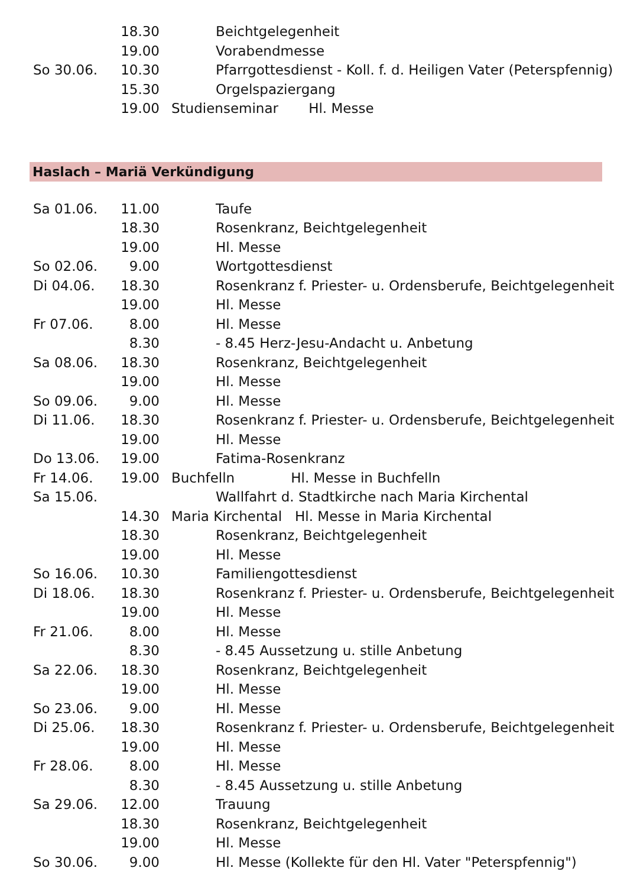| | 18.30 | Beichtgelegenheit |
| | 19.00 | Vorabendmesse |
| So 30.06. | 10.30 | Pfarrgottesdienst - Koll. f. d. Heiligen Vater (Peterspfennig) |
| | 15.30 | Orgelspaziergang |
| | 19.00 | Studienseminar Hl. Messe |
Haslach – Mariä Verkündigung
| Sa 01.06. | 11.00 | Taufe |
| | 18.30 | Rosenkranz, Beichtgelegenheit |
| | 19.00 | Hl. Messe |
| So 02.06. | 9.00 | Wortgottesdienst |
| Di 04.06. | 18.30 | Rosenkranz f. Priester- u. Ordensberufe, Beichtgelegenheit |
| | 19.00 | Hl. Messe |
| Fr 07.06. | 8.00 | Hl. Messe |
| | 8.30 | - 8.45 Herz-Jesu-Andacht u. Anbetung |
| Sa 08.06. | 18.30 | Rosenkranz, Beichtgelegenheit |
| | 19.00 | Hl. Messe |
| So 09.06. | 9.00 | Hl. Messe |
| Di 11.06. | 18.30 | Rosenkranz f. Priester- u. Ordensberufe, Beichtgelegenheit |
| | 19.00 | Hl. Messe |
| Do 13.06. | 19.00 | Fatima-Rosenkranz |
| Fr 14.06. | 19.00 | Buchfelln Hl. Messe in Buchfelln |
| Sa 15.06. | | Wallfahrt d. Stadtkirche nach Maria Kirchental |
| | 14.30 | Maria Kirchental Hl. Messe in Maria Kirchental |
| | 18.30 | Rosenkranz, Beichtgelegenheit |
| | 19.00 | Hl. Messe |
| So 16.06. | 10.30 | Familiengottesdienst |
| Di 18.06. | 18.30 | Rosenkranz f. Priester- u. Ordensberufe, Beichtgelegenheit |
| | 19.00 | Hl. Messe |
| Fr 21.06. | 8.00 | Hl. Messe |
| | 8.30 | - 8.45 Aussetzung u. stille Anbetung |
| Sa 22.06. | 18.30 | Rosenkranz, Beichtgelegenheit |
| | 19.00 | Hl. Messe |
| So 23.06. | 9.00 | Hl. Messe |
| Di 25.06. | 18.30 | Rosenkranz f. Priester- u. Ordensberufe, Beichtgelegenheit |
| | 19.00 | Hl. Messe |
| Fr 28.06. | 8.00 | Hl. Messe |
| | 8.30 | - 8.45 Aussetzung u. stille Anbetung |
| Sa 29.06. | 12.00 | Trauung |
| | 18.30 | Rosenkranz, Beichtgelegenheit |
| | 19.00 | Hl. Messe |
| So 30.06. | 9.00 | Hl. Messe (Kollekte für den Hl. Vater "Peterspfennig") |